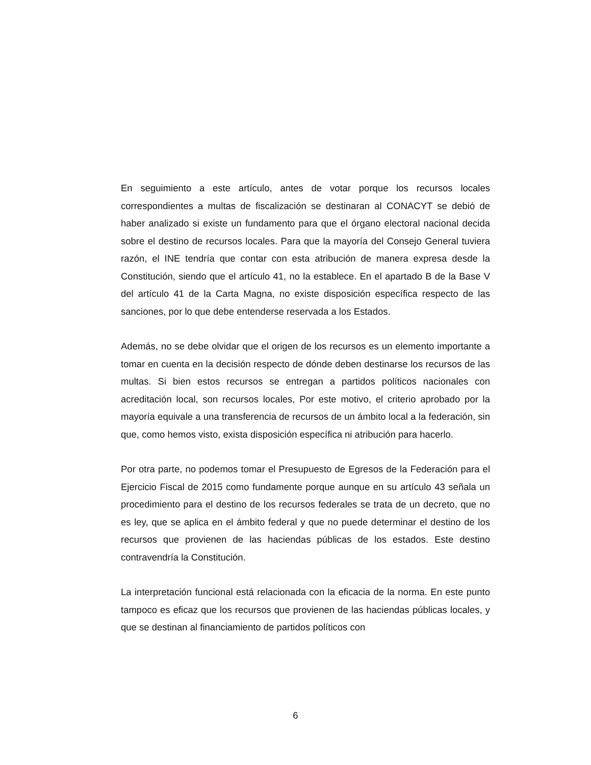En seguimiento a este artículo, antes de votar porque los recursos locales correspondientes a multas de fiscalización se destinaran al CONACYT se debió de haber analizado si existe un fundamento para que el órgano electoral nacional decida sobre el destino de recursos locales. Para que la mayoría del Consejo General tuviera razón, el INE tendría que contar con esta atribución de manera expresa desde la Constitución, siendo que el artículo 41, no la establece. En el apartado B de la Base V del artículo 41 de la Carta Magna, no existe disposición específica respecto de las sanciones, por lo que debe entenderse reservada a los Estados.
Además, no se debe olvidar que el origen de los recursos es un elemento importante a tomar en cuenta en la decisión respecto de dónde deben destinarse los recursos de las multas. Si bien estos recursos se entregan a partidos políticos nacionales con acreditación local, son recursos locales, Por este motivo, el criterio aprobado por la mayoría equivale a una transferencia de recursos de un ámbito local a la federación, sin que, como hemos visto, exista disposición específica ni atribución para hacerlo.
Por otra parte, no podemos tomar el Presupuesto de Egresos de la Federación para el Ejercicio Fiscal de 2015 como fundamente porque aunque en su artículo 43 señala un procedimiento para el destino de los recursos federales se trata de un decreto, que no es ley, que se aplica en el ámbito federal y que no puede determinar el destino de los recursos que provienen de las haciendas públicas de los estados. Este destino contravendría la Constitución.
La interpretación funcional está relacionada con la eficacia de la norma. En este punto tampoco es eficaz que los recursos que provienen de las haciendas públicas locales, y que se destinan al financiamiento de partidos políticos con
6